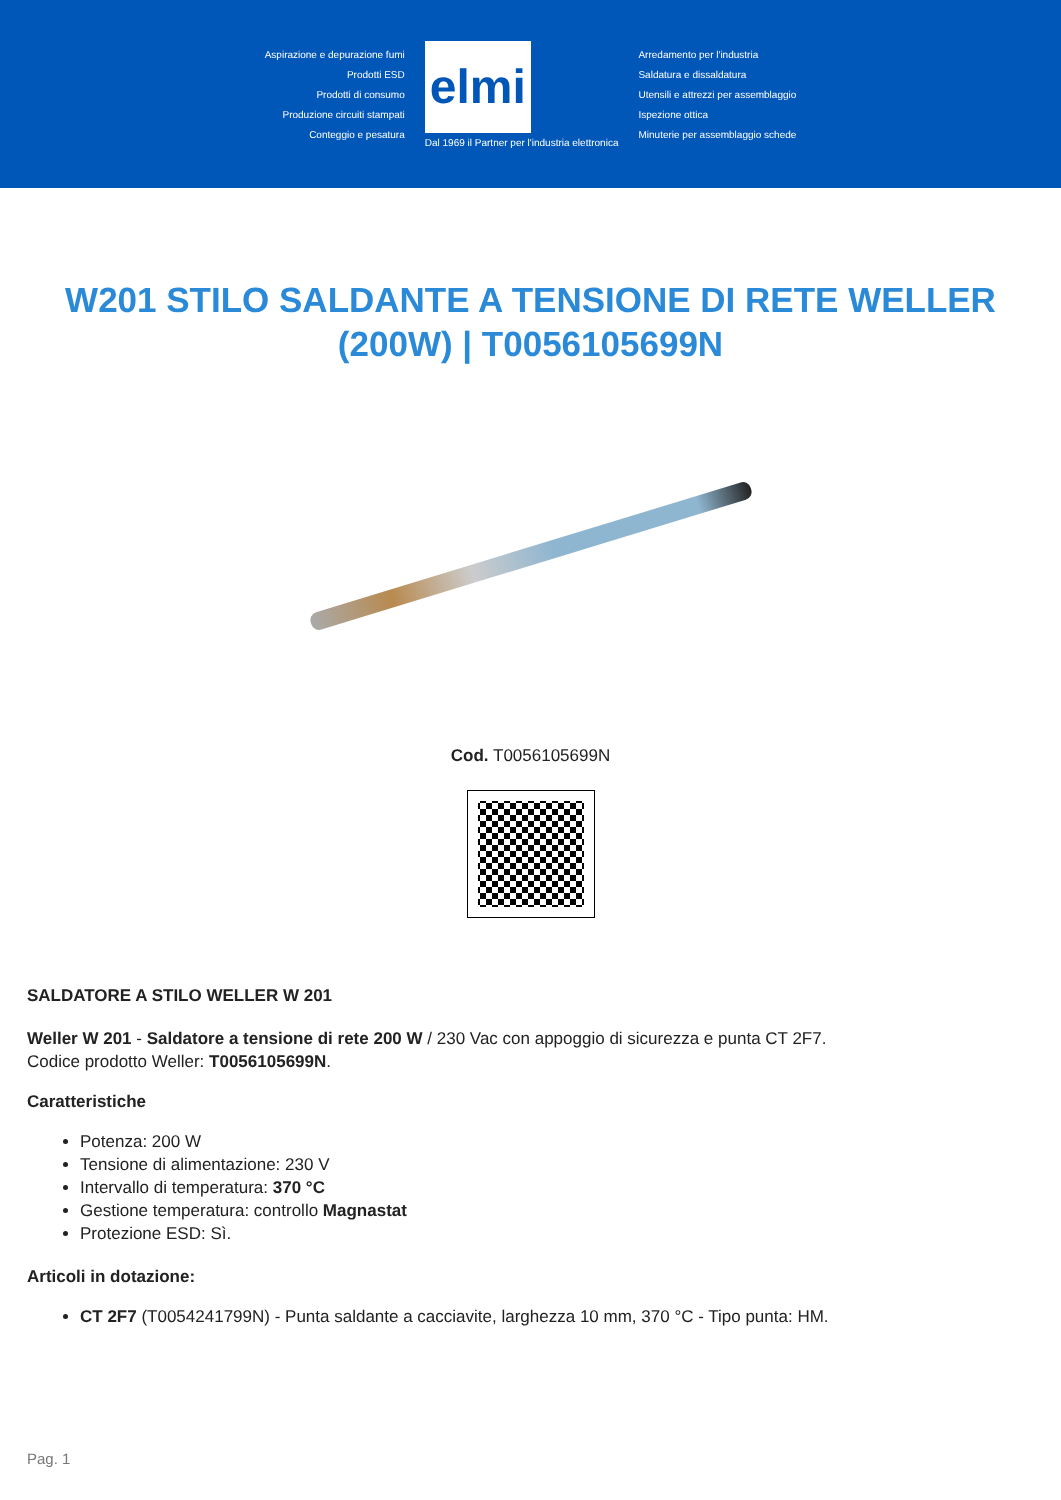Aspirazione e depurazione fumi
Prodotti ESD
Prodotti di consumo
Produzione circuiti stampati
Conteggio e pesatura
elmi
Dal 1969 il Partner per l'industria elettronica
Arredamento per l'industria
Saldatura e dissaldatura
Utensili e attrezzi per assemblaggio
Ispezione ottica
Minuterie per assemblaggio schede
W201 STILO SALDANTE A TENSIONE DI RETE WELLER (200W) | T0056105699N
Cod. T0056105699N
SALDATORE A STILO WELLER W 201
Weller W 201 - Saldatore a tensione di rete 200 W / 230 Vac con appoggio di sicurezza e punta CT 2F7.
Codice prodotto Weller: T0056105699N.
Caratteristiche
Potenza: 200 W
Tensione di alimentazione: 230 V
Intervallo di temperatura: 370 °C
Gestione temperatura: controllo Magnastat
Protezione ESD: Sì.
Articoli in dotazione:
CT 2F7 (T0054241799N) - Punta saldante a cacciavite, larghezza 10 mm, 370 °C - Tipo punta: HM.
Pag. 1